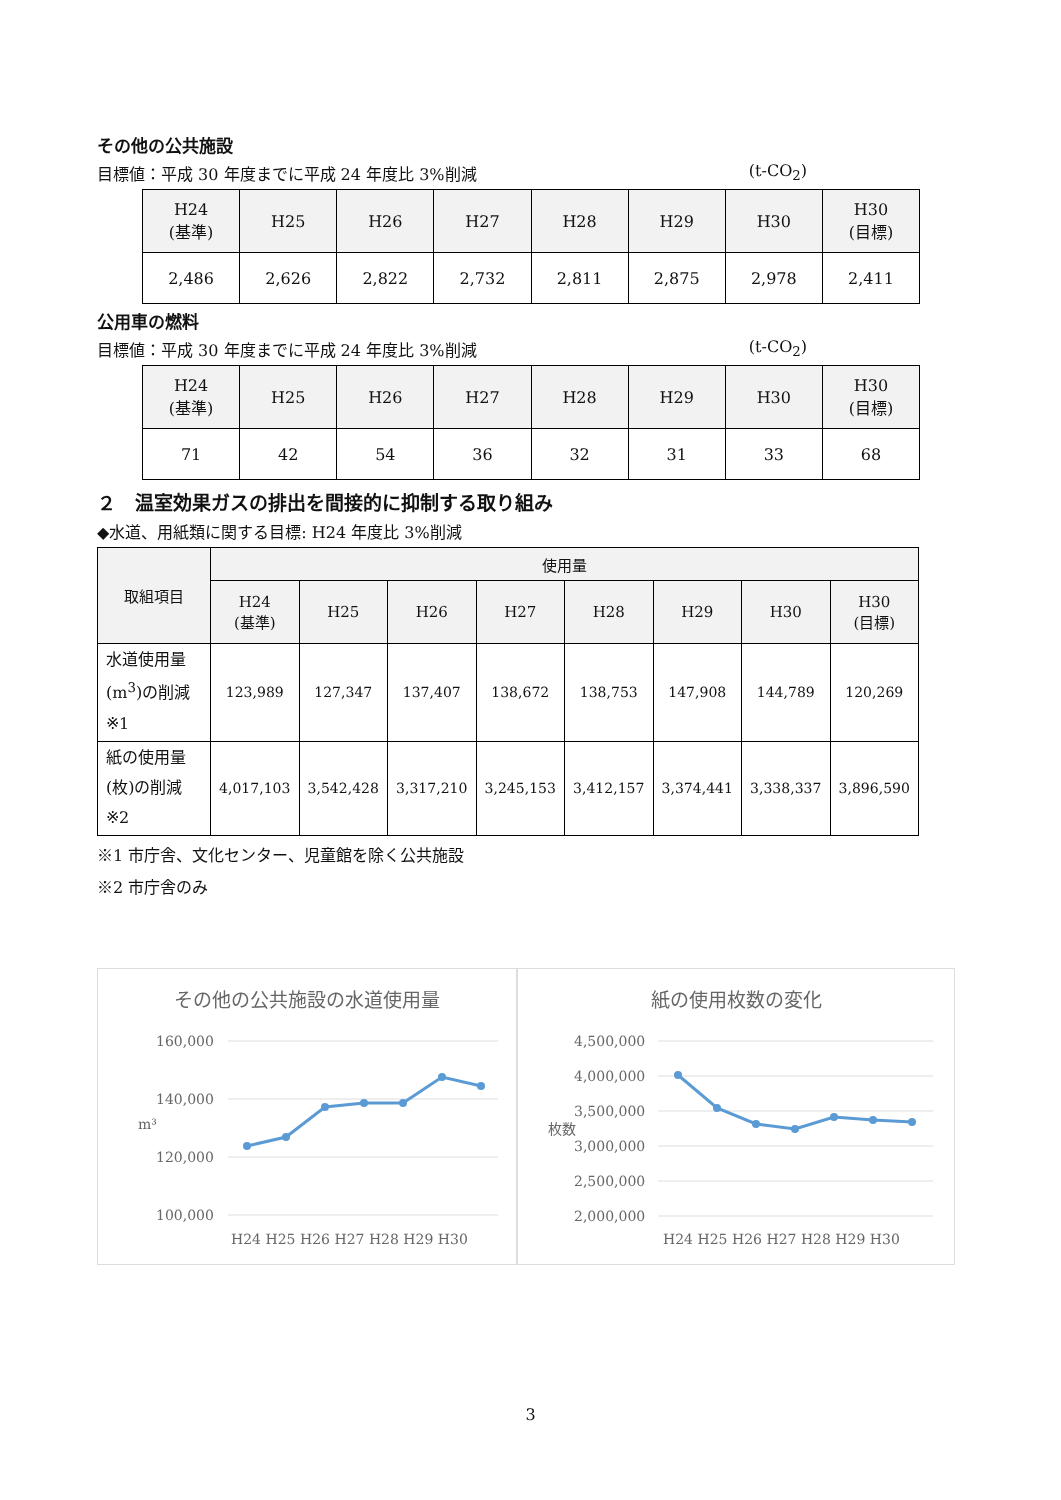その他の公共施設
目標値：平成 30 年度までに平成 24 年度比 3%削減 (t-CO<sub>2</sub>)
| H24 (基準) | H25 | H26 | H27 | H28 | H29 | H30 | H30 (目標) |
| --- | --- | --- | --- | --- | --- | --- | --- |
| 2,486 | 2,626 | 2,822 | 2,732 | 2,811 | 2,875 | 2,978 | 2,411 |
公用車の燃料
目標値：平成 30 年度までに平成 24 年度比 3%削減 (t-CO<sub>2</sub>)
| H24 (基準) | H25 | H26 | H27 | H28 | H29 | H30 | H30 (目標) |
| --- | --- | --- | --- | --- | --- | --- | --- |
| 71 | 42 | 54 | 36 | 32 | 31 | 33 | 68 |
２　温室効果ガスの排出を間接的に抑制する取り組み
◆水道、用紙類に関する目標: H24 年度比 3%削減
| 取組項目 | 使用量 | | | | | | | |
| --- | --- | --- | --- | --- | --- | --- | --- | --- |
| | H24 (基準) | H25 | H26 | H27 | H28 | H29 | H30 | H30 (目標) |
| 水道使用量 (m<sup>3</sup>)の削減 ※1 | 123,989 | 127,347 | 137,407 | 138,672 | 138,753 | 147,908 | 144,789 | 120,269 |
| 紙の使用量 (枚)の削減 ※2 | 4,017,103 | 3,542,428 | 3,317,210 | 3,245,153 | 3,412,157 | 3,374,441 | 3,338,337 | 3,896,590 |
※1 市庁舎、文化センター、児童館を除く公共施設
※2 市庁舎のみ
その他の公共施設の水道使用量
160,000
140,000
120,000
100,000
m³
H24 H25 H26 H27 H28 H29 H30
紙の使用枚数の変化
4,500,000
4,000,000
3,500,000
3,000,000
2,500,000
2,000,000
枚数
H24 H25 H26 H27 H28 H29 H30
3